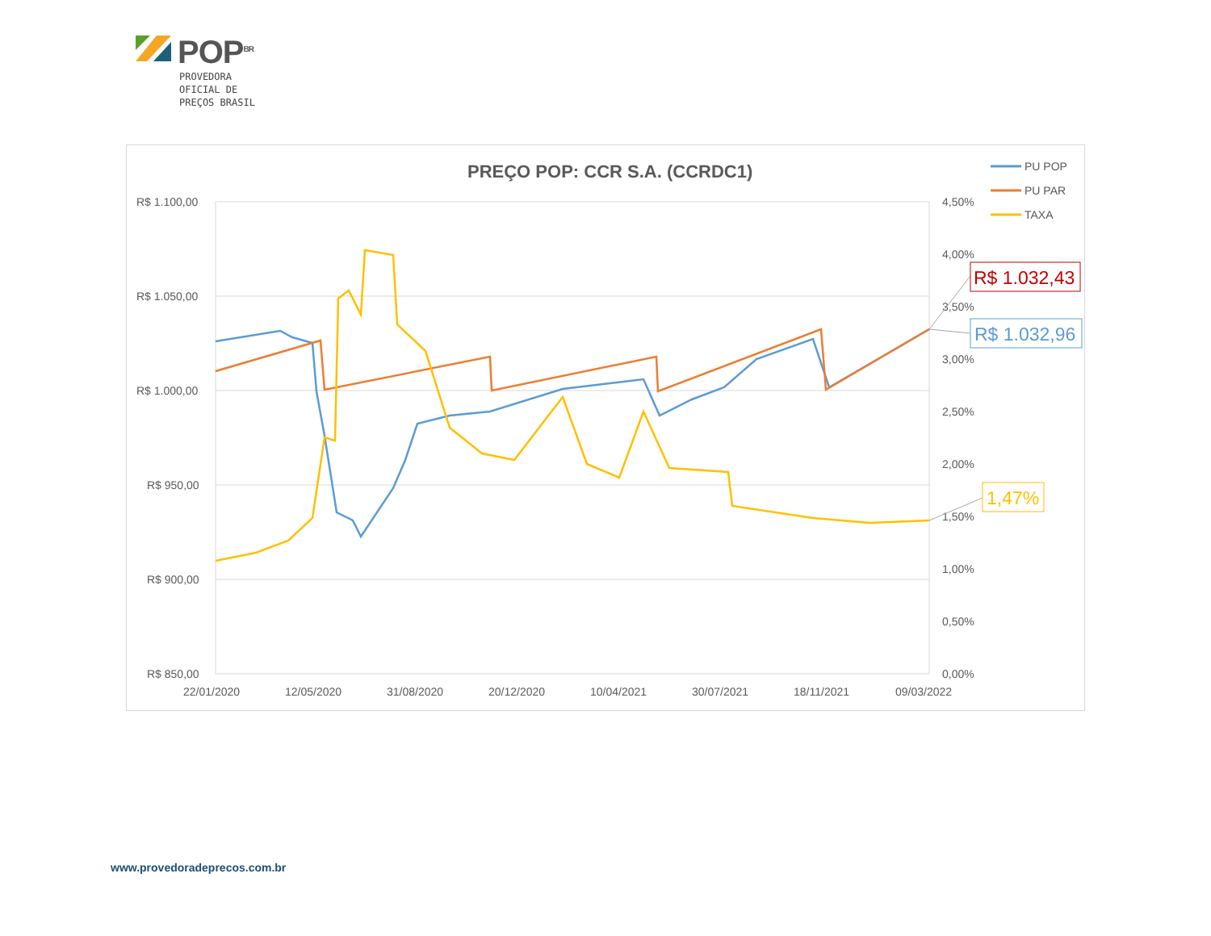POP<sup>BR</sup>
PROVEDORA
OFICIAL DE
PREÇOS BRASIL
PREÇO POP: CCR S.A. (CCRDC1)
R$ 1.100,00
R$ 1.050,00
R$ 1.000,00
R$ 950,00
R$ 900,00
R$ 850,00
4,50%
4,00%
3,50%
3,00%
2,50%
2,00%
1,50%
1,00%
0,50%
0,00%
22/01/2020
12/05/2020
31/08/2020
20/12/2020
10/04/2021
30/07/2021
18/11/2021
09/03/2022
PU POP
PU PAR
TAXA
R$ 1.032,43
R$ 1.032,96
1,47%
www.provedoradeprecos.com.br